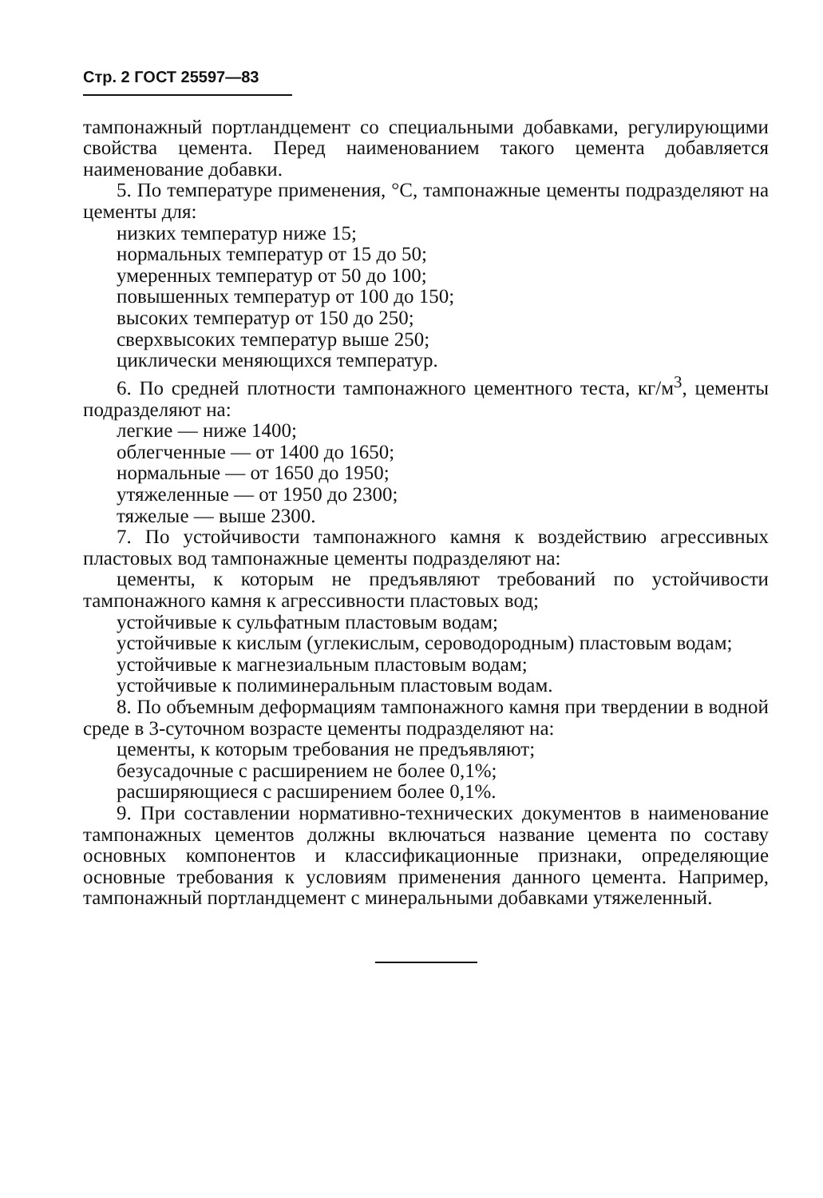Стр. 2 ГОСТ 25597—83
тампонажный портландцемент со специальными добавками, регулирующими свойства цемента. Перед наименованием такого цемента добавляется наименование добавки.
5. По температуре применения, °С, тампонажные цементы подразделяют на цементы для:
низких температур ниже 15;
нормальных температур от 15 до 50;
умеренных температур от 50 до 100;
повышенных температур от 100 до 150;
высоких температур от 150 до 250;
сверхвысоких температур выше 250;
циклически меняющихся температур.
6. По средней плотности тампонажного цементного теста, кг/м<sup>3</sup>, цементы подразделяют на:
легкие — ниже 1400;
облегченные — от 1400 до 1650;
нормальные — от 1650 до 1950;
утяжеленные — от 1950 до 2300;
тяжелые — выше 2300.
7. По устойчивости тампонажного камня к воздействию агрессивных пластовых вод тампонажные цементы подразделяют на:
цементы, к которым не предъявляют требований по устойчивости тампонажного камня к агрессивности пластовых вод;
устойчивые к сульфатным пластовым водам;
устойчивые к кислым (углекислым, сероводородным) пластовым водам;
устойчивые к магнезиальным пластовым водам;
устойчивые к полиминеральным пластовым водам.
8. По объемным деформациям тампонажного камня при твердении в водной среде в 3-суточном возрасте цементы подразделяют на:
цементы, к которым требования не предъявляют;
безусадочные с расширением не более 0,1%;
расширяющиеся с расширением более 0,1%.
9. При составлении нормативно-технических документов в наименование тампонажных цементов должны включаться название цемента по составу основных компонентов и классификационные признаки, определяющие основные требования к условиям применения данного цемента. Например, тампонажный портландцемент с минеральными добавками утяжеленный.